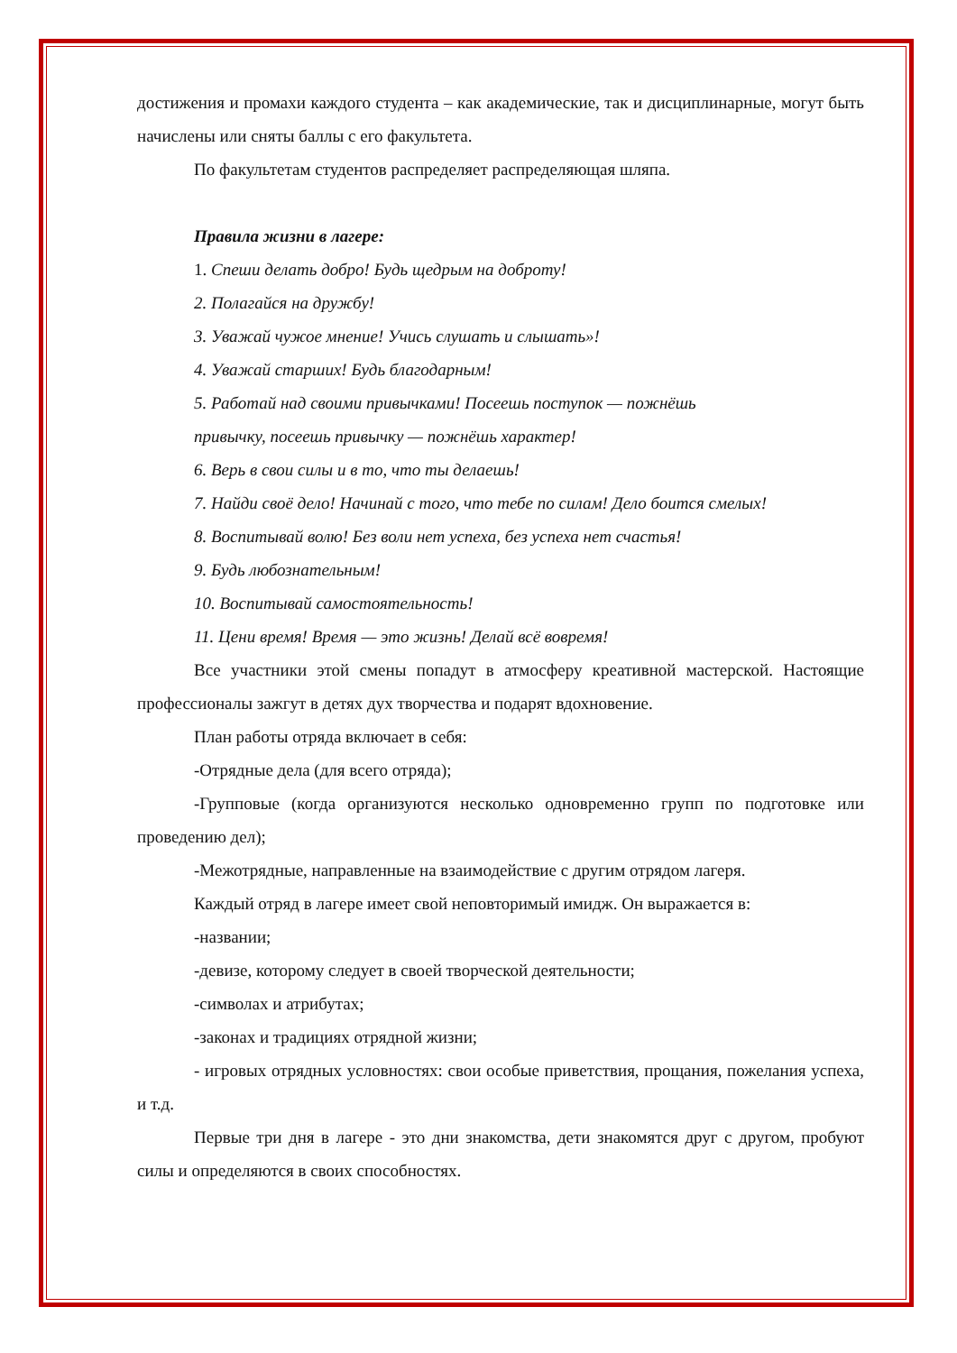достижения и промахи каждого студента – как академические, так и дисциплинарные, могут быть начислены или сняты баллы с его факультета.
По факультетам студентов распределяет распределяющая шляпа.
Правила жизни в лагере:
1. Спеши делать добро! Будь щедрым на доброту!
2. Полагайся на дружбу!
3. Уважай чужое мнение! Учись слушать и слышать»!
4. Уважай старших! Будь благодарным!
5. Работай над своими привычками! Посеешь поступок — пожнёшь привычку, посеешь привычку — пожнёшь характер!
6. Верь в свои силы и в то, что ты делаешь!
7. Найди своё дело! Начинай с того, что тебе по силам! Дело боится смелых!
8. Воспитывай волю! Без воли нет успеха, без успеха нет счастья!
9. Будь любознательным!
10. Воспитывай самостоятельность!
11. Цени время! Время — это жизнь! Делай всё вовремя!
Все участники этой смены попадут в атмосферу креативной мастерской. Настоящие профессионалы зажгут в детях дух творчества и подарят вдохновение.
План работы отряда включает в себя:
-Отрядные дела (для всего отряда);
-Групповые (когда организуются несколько одновременно групп по подготовке или проведению дел);
-Межотрядные, направленные на взаимодействие с другим отрядом лагеря.
Каждый отряд в лагере имеет свой неповторимый имидж. Он выражается в:
-названии;
-девизе, которому следует в своей творческой деятельности;
-символах и атрибутах;
-законах и традициях отрядной жизни;
- игровых отрядных условностях: свои особые приветствия, прощания, пожелания успеха, и т.д.
Первые три дня в лагере - это дни знакомства, дети знакомятся друг с другом, пробуют силы и определяются в своих способностях.